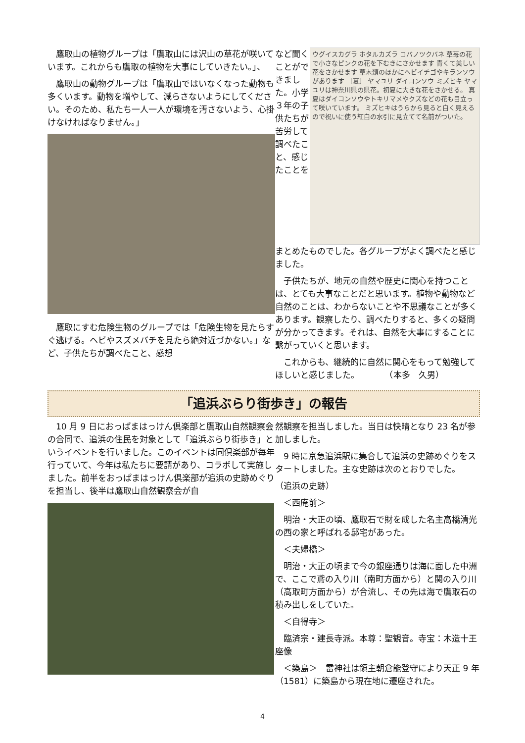鷹取山の植物グループは「鷹取山には沢山の草花が咲いています。これからも鷹取の植物を大事にしていきたい。」、
　鷹取山の動物グループは「鷹取山ではいなくなった動物も多くいます。動物を増やして、減らさないようにしてください。そのため、私たち一人一人が環境を汚さないよう、心掛けなければなりません。」
　鷹取にすむ危険生物のグループでは「危険生物を見たらすぐ逃げる。ヘビやスズメバチを見たら絶対近づかない。」など、子供たちが調べたこと、感想
など聞くことができました。小学３年の子供たちが苦労して調べたこと、感じたことを
ウグイスカグラ ホタルカズラ コバノツクバネ 草苺の花で小さなピンクの花を下むきにさかせます 青くて美しい花をさかせます 草木類のほかにヘビイチゴやキランソウがあります ［夏］ ヤマユリ ダイコンソウ ミズヒキ ヤマユリは神奈川県の県花。初夏に大きな花をさかせる。 真夏はダイコンソウやトキリマメやクズなどの花も目立って咲いています。 ミズヒキはうらから見ると白く見えるので祝いに使う紅白の水引に見立てて名前がついた。
まとめたものでした。各グループがよく調べたと感じました。
　子供たちが、地元の自然や歴史に関心を持つことは、とても大事なことだと思います。植物や動物など自然のことは、わからないことや不思議なことが多くあります。観察したり、調べたりすると、多くの疑問が分かってきます。それは、自然を大事にすることに繋がっていくと思います。
　これからも、継続的に自然に関心をもって勉強してほしいと感じました。　　　　（本多　久男）
「追浜ぶらり街歩き」の報告
　10 月 9 日におっぱまはっけん倶楽部と鷹取山自然観察会の合同で、追浜の住民を対象として「追浜ぶらり街歩き」というイベントを行いました。このイベントは同倶楽部が毎年行っていて、今年は私たちに要請があり、コラボして実施しました。前半をおっぱまはっけん倶楽部が追浜の史跡めぐりを担当し、後半は鷹取山自然観察会が自
然観察を担当しました。当日は快晴となり 23 名が参加しました。
　9 時に京急追浜駅に集合して追浜の史跡めぐりをスタートしました。主な史跡は次のとおりでした。
（追浜の史跡）
　＜西庵前＞
　明治・大正の頃、鷹取石で財を成した名主高橋清光の西の家と呼ばれる邸宅があった。
　＜夫婦橋＞
　明治・大正の頃まで今の銀座通りは海に面した中洲で、ここで鳶の入り川（南町方面から）と関の入り川（高取町方面から）が合流し、その先は海で鷹取石の積み出しをしていた。
　＜自得寺＞
　臨済宗・建長寺派。本尊：聖観音。寺宝：木造十王座像
　＜築島＞　雷神社は領主朝倉能登守により天正 9 年（1581）に築島から現在地に遷座された。
4